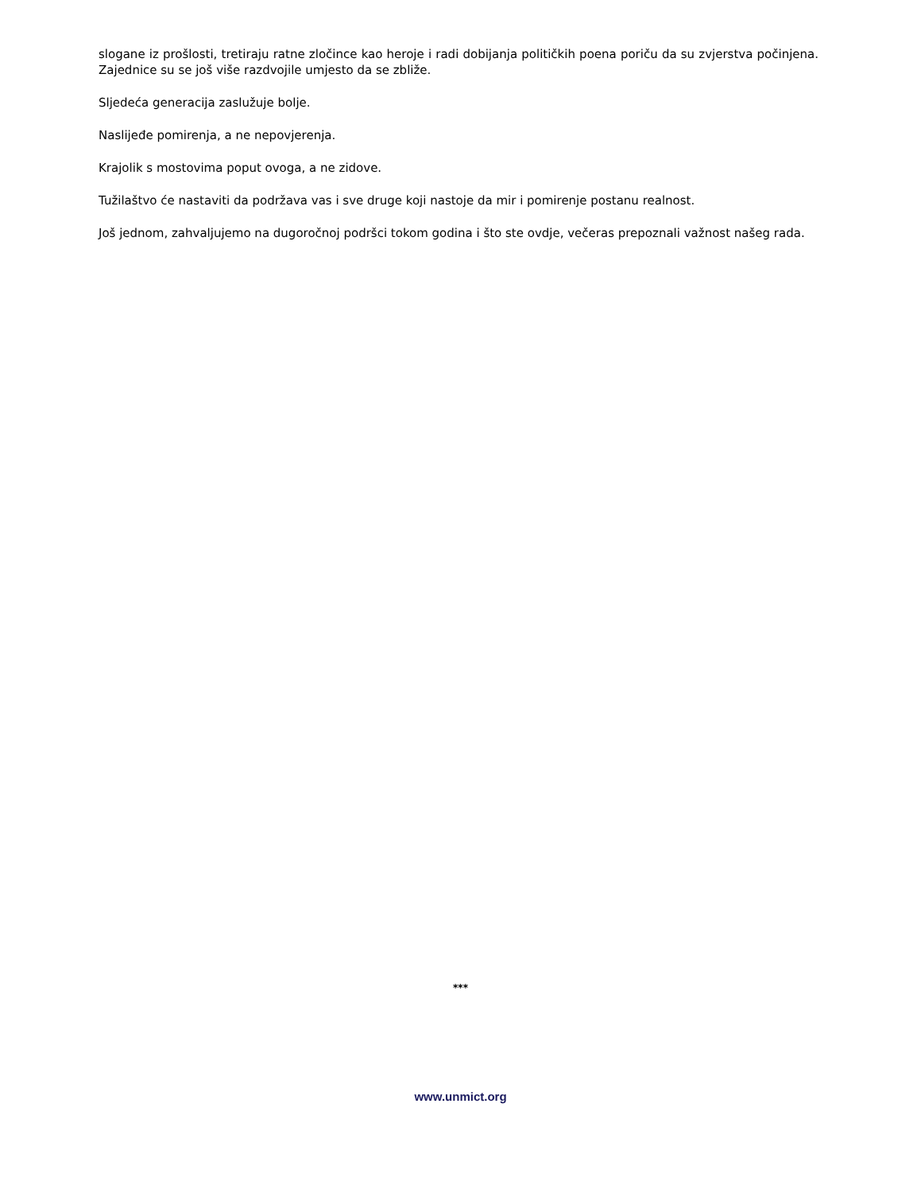slogane iz prošlosti, tretiraju ratne zločince kao heroje i radi dobijanja političkih poena poriču da su zvjerstva počinjena. Zajednice su se još više razdvojile umjesto da se zbliže.
Sljedeća generacija zaslužuje bolje.
Naslijeđe pomirenja, a ne nepovjerenja.
Krajolik s mostovima poput ovoga, a ne zidove.
Tužilaštvo će nastaviti da podržava vas i sve druge koji nastoje da mir i pomirenje postanu realnost.
Još jednom, zahvaljujemo na dugoročnoj podršci tokom godina i što ste ovdje, večeras prepoznali važnost našeg rada.
***
www.unmict.org